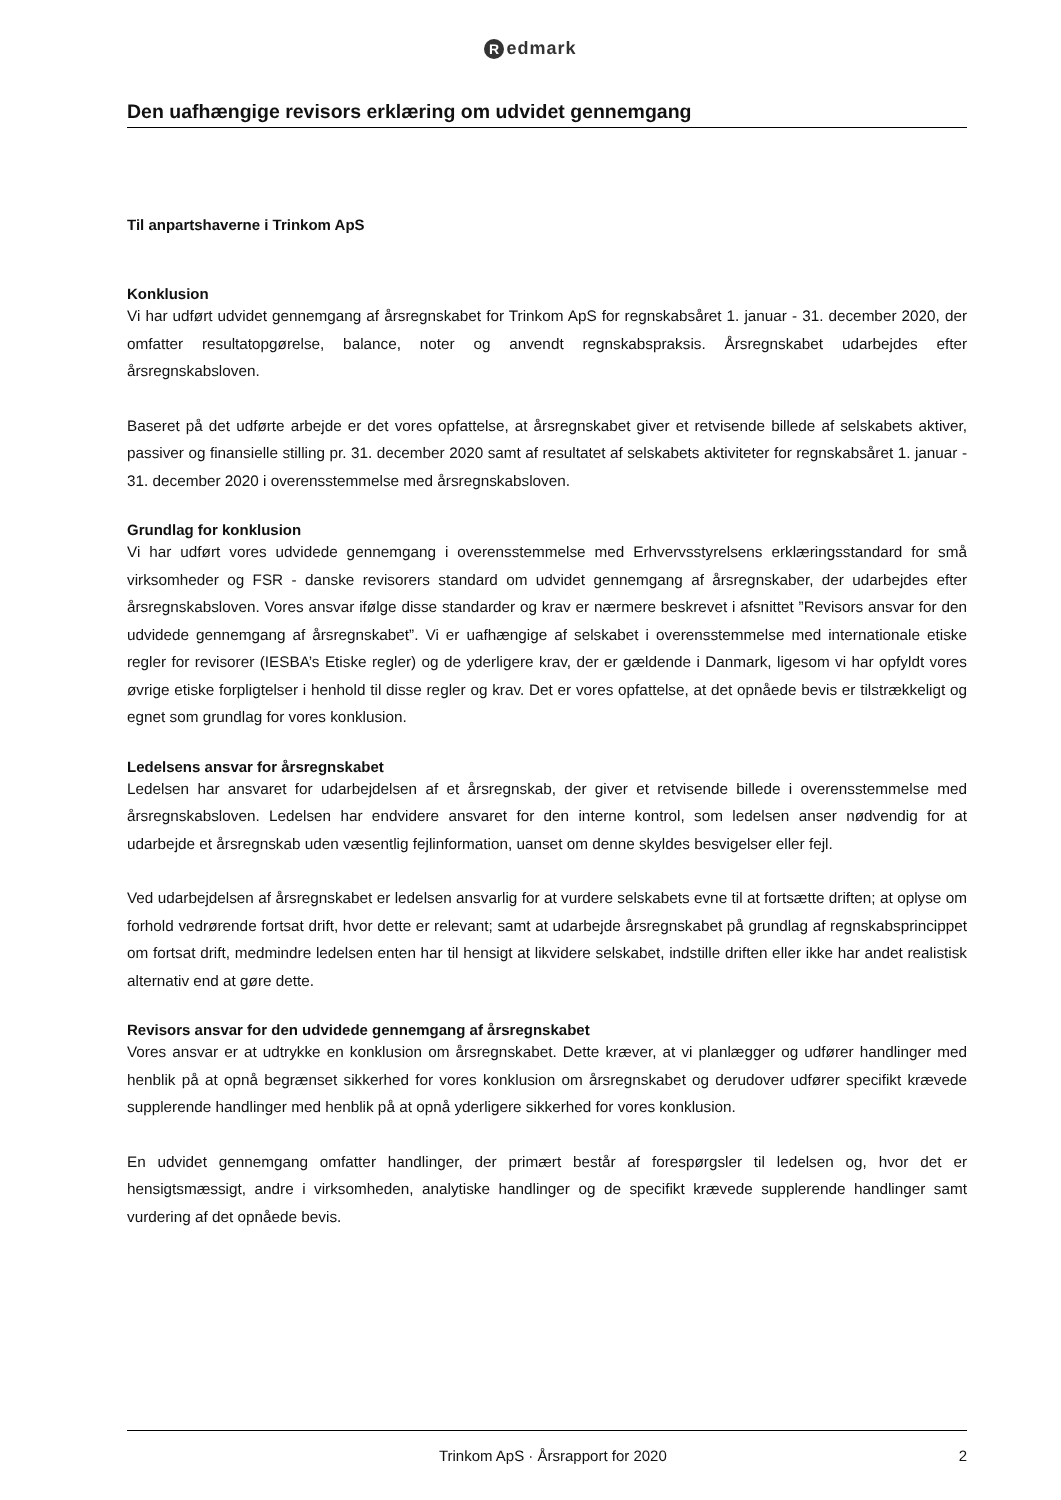Redmark
Den uafhængige revisors erklæring om udvidet gennemgang
Til anpartshaverne i Trinkom ApS
Konklusion
Vi har udført udvidet gennemgang af årsregnskabet for Trinkom ApS for regnskabsåret 1. januar - 31. december 2020, der omfatter resultatopgørelse, balance, noter og anvendt regnskabspraksis. Årsregnskabet udarbejdes efter årsregnskabsloven.
Baseret på det udførte arbejde er det vores opfattelse, at årsregnskabet giver et retvisende billede af selskabets aktiver, passiver og finansielle stilling pr. 31. december 2020 samt af resultatet af selskabets aktiviteter for regnskabsåret 1. januar - 31. december 2020 i overensstemmelse med årsregnskabsloven.
Grundlag for konklusion
Vi har udført vores udvidede gennemgang i overensstemmelse med Erhvervsstyrelsens erklæringsstandard for små virksomheder og FSR - danske revisorers standard om udvidet gennemgang af årsregnskaber, der udarbejdes efter årsregnskabsloven. Vores ansvar ifølge disse standarder og krav er nærmere beskrevet i afsnittet ”Revisors ansvar for den udvidede gennemgang af årsregnskabet”. Vi er uafhængige af selskabet i overensstemmelse med internationale etiske regler for revisorer (IESBA’s Etiske regler) og de yderligere krav, der er gældende i Danmark, ligesom vi har opfyldt vores øvrige etiske forpligtelser i henhold til disse regler og krav. Det er vores opfattelse, at det opnåede bevis er tilstrækkeligt og egnet som grundlag for vores konklusion.
Ledelsens ansvar for årsregnskabet
Ledelsen har ansvaret for udarbejdelsen af et årsregnskab, der giver et retvisende billede i overensstemmelse med årsregnskabsloven. Ledelsen har endvidere ansvaret for den interne kontrol, som ledelsen anser nødvendig for at udarbejde et årsregnskab uden væsentlig fejlinformation, uanset om denne skyldes besvigelser eller fejl.
Ved udarbejdelsen af årsregnskabet er ledelsen ansvarlig for at vurdere selskabets evne til at fortsætte driften; at oplyse om forhold vedrørende fortsat drift, hvor dette er relevant; samt at udarbejde årsregnskabet på grundlag af regnskabsprincippet om fortsat drift, medmindre ledelsen enten har til hensigt at likvidere selskabet, indstille driften eller ikke har andet realistisk alternativ end at gøre dette.
Revisors ansvar for den udvidede gennemgang af årsregnskabet
Vores ansvar er at udtrykke en konklusion om årsregnskabet. Dette kræver, at vi planlægger og udfører handlinger med henblik på at opnå begrænset sikkerhed for vores konklusion om årsregnskabet og derudover udfører specifikt krævede supplerende handlinger med henblik på at opnå yderligere sikkerhed for vores konklusion.
En udvidet gennemgang omfatter handlinger, der primært består af forespørgsler til ledelsen og, hvor det er hensigtsmæssigt, andre i virksomheden, analytiske handlinger og de specifikt krævede supplerende handlinger samt vurdering af det opnåede bevis.
Trinkom ApS · Årsrapport for 2020 2